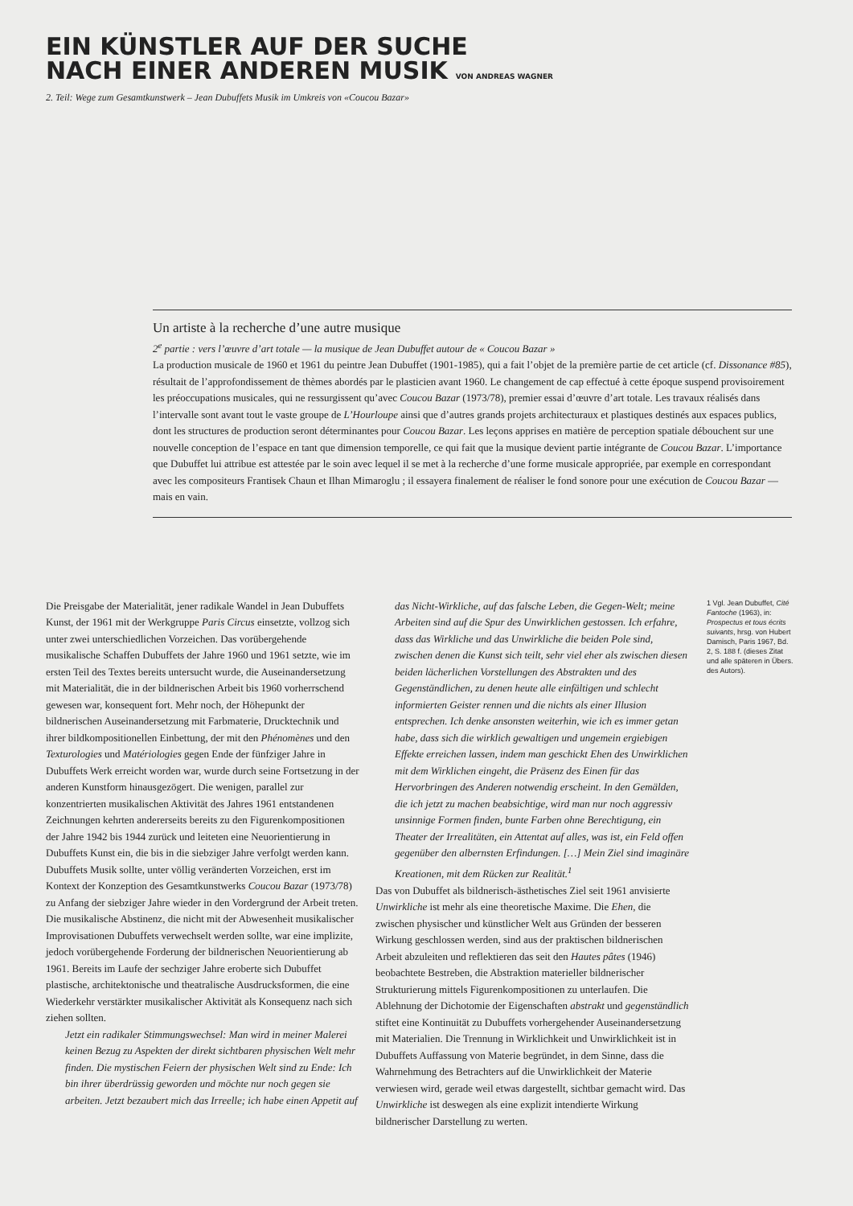EIN KÜNSTLER AUF DER SUCHE
NACH EINER ANDEREN MUSIK VON ANDREAS WAGNER
2. Teil: Wege zum Gesamtkunstwerk – Jean Dubuffets Musik im Umkreis von «Coucou Bazar»
Un artiste à la recherche d’une autre musique
2<sup>e</sup> partie : vers l’œuvre d’art totale — la musique de Jean Dubuffet autour de « Coucou Bazar »
La production musicale de 1960 et 1961 du peintre Jean Dubuffet (1901-1985), qui a fait l’objet de la première partie de cet article (cf. Dissonance #85), résultait de l’approfondissement de thèmes abordés par le plasticien avant 1960. Le changement de cap effectué à cette époque suspend provisoirement les préoccupations musicales, qui ne ressurgissent qu’avec Coucou Bazar (1973/78), premier essai d’œuvre d’art totale. Les travaux réalisés dans l’intervalle sont avant tout le vaste groupe de L’Hourloupe ainsi que d’autres grands projets architecturaux et plastiques destinés aux espaces publics, dont les structures de production seront déterminantes pour Coucou Bazar. Les leçons apprises en matière de perception spatiale débouchent sur une nouvelle conception de l’espace en tant que dimension temporelle, ce qui fait que la musique devient partie intégrante de Coucou Bazar. L’importance que Dubuffet lui attribue est attestée par le soin avec lequel il se met à la recherche d’une forme musicale appropriée, par exemple en correspondant avec les compositeurs Frantisek Chaun et Ilhan Mimaroglu ; il essayera finalement de réaliser le fond sonore pour une exécution de Coucou Bazar — mais en vain.
Die Preisgabe der Materialität, jener radikale Wandel in Jean Dubuffets Kunst, der 1961 mit der Werkgruppe Paris Circus einsetzte, vollzog sich unter zwei unterschiedlichen Vorzeichen. Das vorübergehende musikalische Schaffen Dubuffets der Jahre 1960 und 1961 setzte, wie im ersten Teil des Textes bereits untersucht wurde, die Auseinandersetzung mit Materialität, die in der bildnerischen Arbeit bis 1960 vorherrschend gewesen war, konsequent fort. Mehr noch, der Höhepunkt der bildnerischen Auseinandersetzung mit Farbmaterie, Drucktechnik und ihrer bildkompositionellen Einbettung, der mit den Phénomènes und den Texturologies und Matériologies gegen Ende der fünfziger Jahre in Dubuffets Werk erreicht worden war, wurde durch seine Fortsetzung in der anderen Kunstform hinausgezögert. Die wenigen, parallel zur konzentrierten musikalischen Aktivität des Jahres 1961 entstandenen Zeichnungen kehrten andererseits bereits zu den Figurenkompositionen der Jahre 1942 bis 1944 zurück und leiteten eine Neuorientierung in Dubuffets Kunst ein, die bis in die siebziger Jahre verfolgt werden kann. Dubuffets Musik sollte, unter völlig veränderten Vorzeichen, erst im Kontext der Konzeption des Gesamtkunstwerks Coucou Bazar (1973/78) zu Anfang der siebziger Jahre wieder in den Vordergrund der Arbeit treten. Die musikalische Abstinenz, die nicht mit der Abwesenheit musikalischer Improvisationen Dubuffets verwechselt werden sollte, war eine implizite, jedoch vorübergehende Forderung der bildnerischen Neuorientierung ab 1961. Bereits im Laufe der sechziger Jahre eroberte sich Dubuffet plastische, architektonische und theatralische Ausdrucksformen, die eine Wiederkehr verstärkter musikalischer Aktivität als Konsequenz nach sich ziehen sollten.
Jetzt ein radikaler Stimmungswechsel: Man wird in meiner Malerei keinen Bezug zu Aspekten der direkt sichtbaren physischen Welt mehr finden. Die mystischen Feiern der physischen Welt sind zu Ende: Ich bin ihrer überdrüssig geworden und möchte nur noch gegen sie arbeiten. Jetzt bezaubert mich das Irreelle; ich habe einen Appetit auf
das Nicht-Wirkliche, auf das falsche Leben, die Gegen-Welt; meine Arbeiten sind auf die Spur des Unwirklichen gestossen. Ich erfahre, dass das Wirkliche und das Unwirkliche die beiden Pole sind, zwischen denen die Kunst sich teilt, sehr viel eher als zwischen diesen beiden lächerlichen Vorstellungen des Abstrakten und des Gegenständlichen, zu denen heute alle einfältigen und schlecht informierten Geister rennen und die nichts als einer Illusion entsprechen. Ich denke ansonsten weiterhin, wie ich es immer getan habe, dass sich die wirklich gewaltigen und ungemein ergiebigen Effekte erreichen lassen, indem man geschickt Ehen des Unwirklichen mit dem Wirklichen eingeht, die Präsenz des Einen für das Hervorbringen des Anderen notwendig erscheint. In den Gemälden, die ich jetzt zu machen beabsichtige, wird man nur noch aggressiv unsinnige Formen finden, bunte Farben ohne Berechtigung, ein Theater der Irrealitäten, ein Attentat auf alles, was ist, ein Feld offen gegenüber den albernsten Erfindungen. […] Mein Ziel sind imaginäre Kreationen, mit dem Rücken zur Realität.<sup>1</sup>
Das von Dubuffet als bildnerisch-ästhetisches Ziel seit 1961 anvisierte Unwirkliche ist mehr als eine theoretische Maxime. Die Ehen, die zwischen physischer und künstlicher Welt aus Gründen der besseren Wirkung geschlossen werden, sind aus der praktischen bildnerischen Arbeit abzuleiten und reflektieren das seit den Hautes pâtes (1946) beobachtete Bestreben, die Abstraktion materieller bildnerischer Strukturierung mittels Figurenkompositionen zu unterlaufen. Die Ablehnung der Dichotomie der Eigenschaften abstrakt und gegenständlich stiftet eine Kontinuität zu Dubuffets vorhergehender Auseinandersetzung mit Materialien. Die Trennung in Wirklichkeit und Unwirklichkeit ist in Dubuffets Auffassung von Materie begründet, in dem Sinne, dass die Wahrnehmung des Betrachters auf die Unwirklichkeit der Materie verwiesen wird, gerade weil etwas dargestellt, sichtbar gemacht wird. Das Unwirkliche ist deswegen als eine explizit intendierte Wirkung bildnerischer Darstellung zu werten.
1 Vgl. Jean Dubuffet, Cité Fantoche (1963), in: Prospectus et tous écrits suivants, hrsg. von Hubert Damisch, Paris 1967, Bd. 2, S. 188 f. (dieses Zitat und alle späteren in Übers. des Autors).